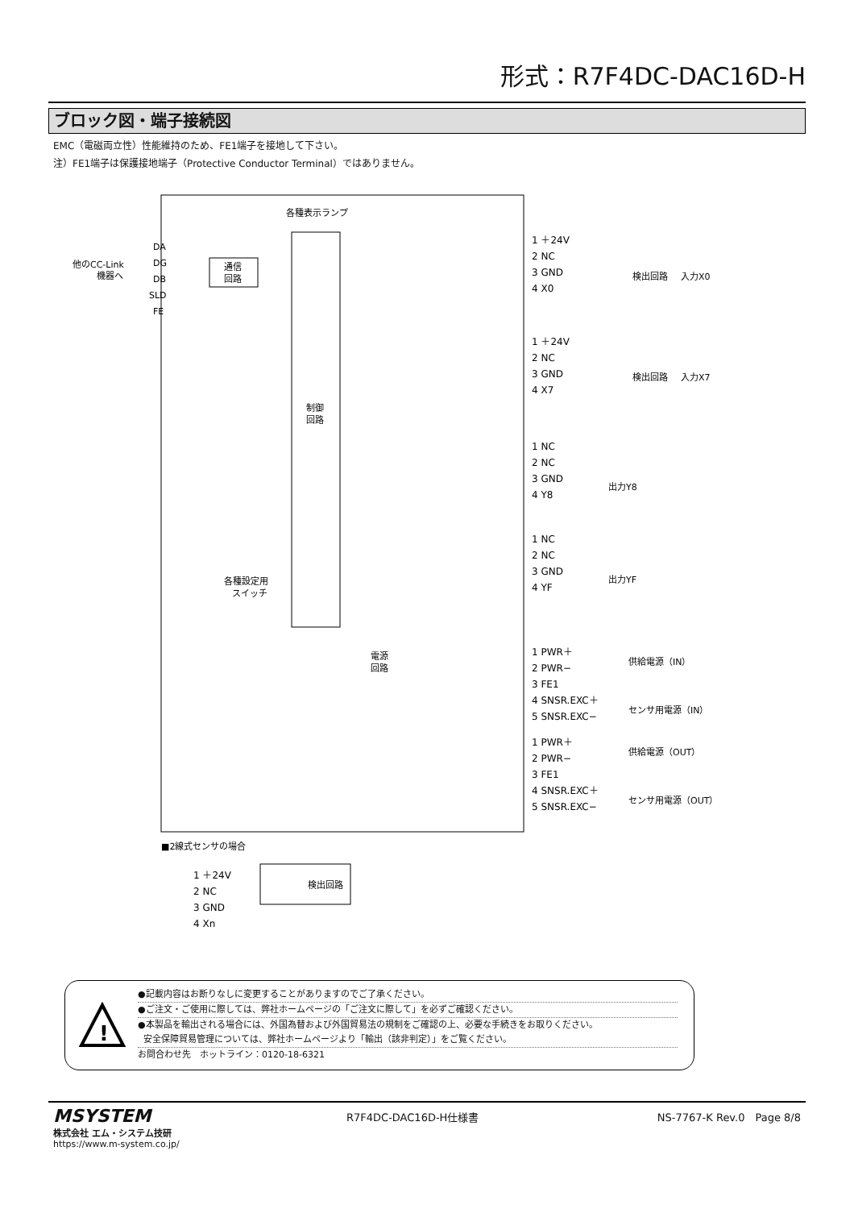形式：R7F4DC-DAC16D-H
ブロック図・端子接続図
EMC（電磁両立性）性能維持のため、FE1端子を接地して下さい。
注）FE1端子は保護接地端子（Protective Conductor Terminal）ではありません。
制御
回路
各種表示ランプ
他のCC-Link
機器へ
DA
DG
DB
SLD
FE
通信
回路
各種設定用
スイッチ
1 ＋24V
2 NC
3 GND
4 X0
1 ＋24V
2 NC
3 GND
4 X7
1 NC
2 NC
3 GND
4 Y8
1 NC
2 NC
3 GND
4 YF
1 PWR＋
2 PWR−
3 FE1
4 SNSR.EXC＋
5 SNSR.EXC−
1 PWR＋
2 PWR−
3 FE1
4 SNSR.EXC＋
5 SNSR.EXC−
検出回路
入力X0
検出回路
入力X7
出力Y8
出力YF
電源
回路
供給電源（IN）
センサ用電源（IN）
供給電源（OUT）
センサ用電源（OUT）
■2線式センサの場合
1 ＋24V
2 NC
3 GND
4 Xn
検出回路
!
●記載内容はお断りなしに変更することがありますのでご了承ください。
●ご注文・ご使用に際しては、弊社ホームページの「ご注文に際して」を必ずご確認ください。
●本製品を輸出される場合には、外国為替および外国貿易法の規制をご確認の上、必要な手続きをお取りください。
安全保障貿易管理については、弊社ホームページより「輸出（該非判定）」をご覧ください。
お問合わせ先　ホットライン：0120-18-6321
MSYSTEM
株式会社 エム・システム技研
https://www.m-system.co.jp/
R7F4DC-DAC16D-H仕様書 NS-7767-K Rev.0　Page 8/8